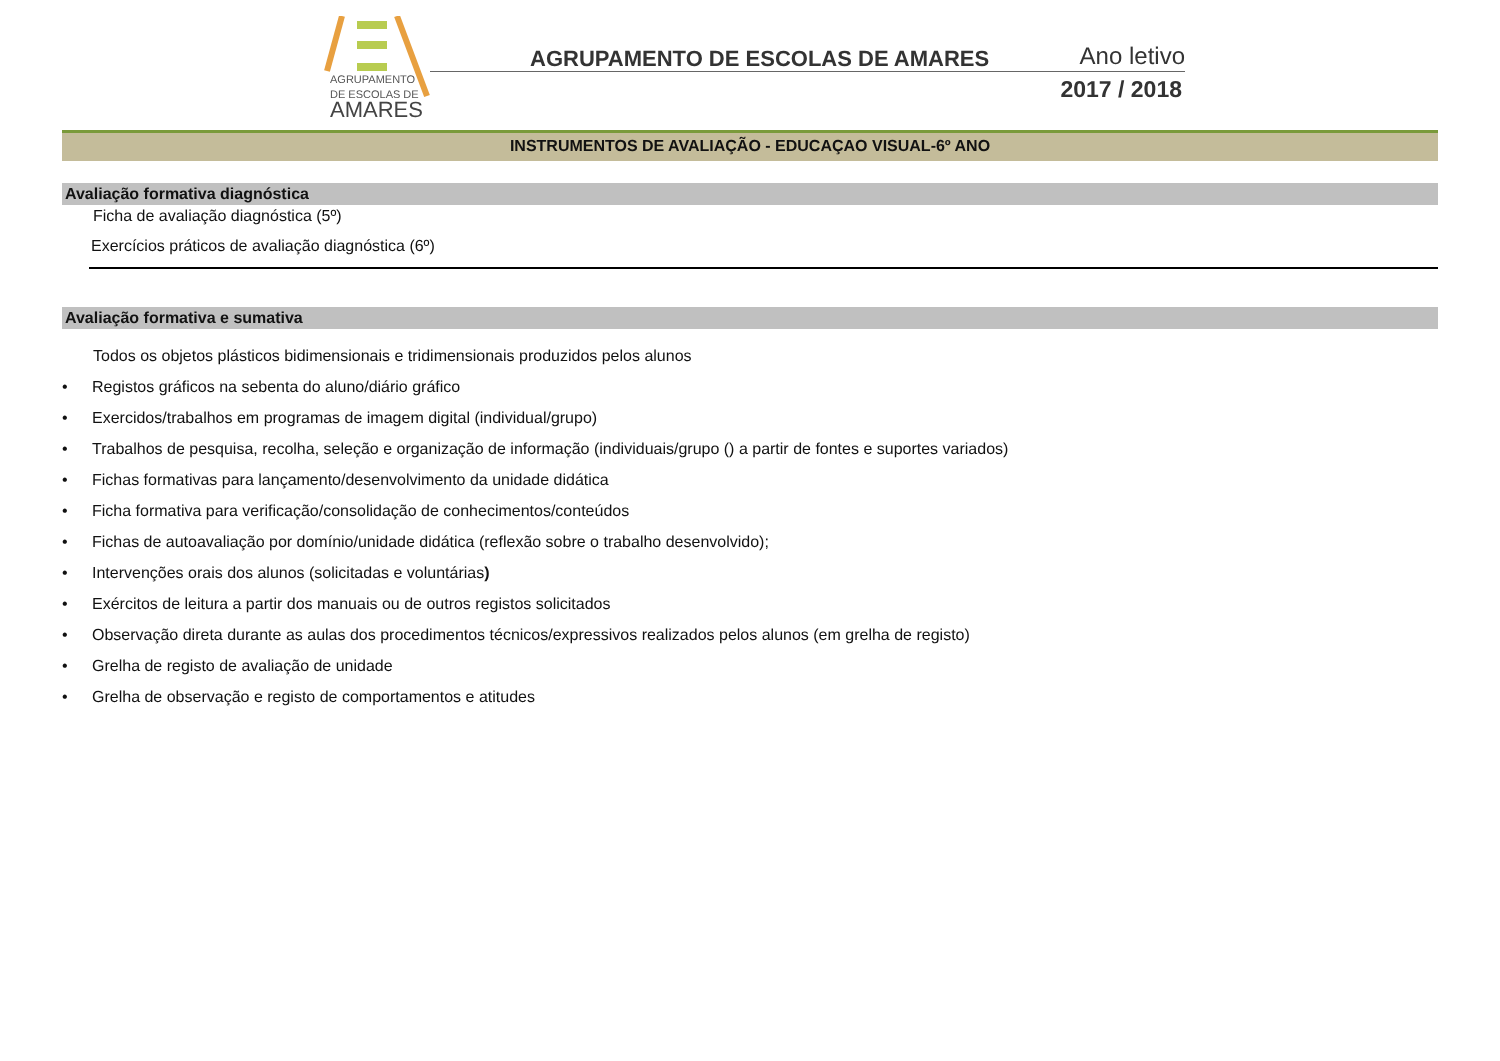AGRUPAMENTO
DE ESCOLAS DE
AMARES
AGRUPAMENTO DE ESCOLAS DE AMARES
Ano letivo
2017 / 2018
INSTRUMENTOS DE AVALIAÇÃO - EDUCAÇAO VISUAL-6º ANO
Avaliação formativa diagnóstica
Ficha de avaliação diagnóstica (5º)
Exercícios práticos de avaliação diagnóstica (6º)
Avaliação formativa e sumativa
Todos os objetos plásticos bidimensionais e tridimensionais produzidos pelos alunos
• Registos gráficos na sebenta do aluno/diário gráfico
• Exercidos/trabalhos em programas de imagem digital (individual/grupo)
• Trabalhos de pesquisa, recolha, seleção e organização de informação (individuais/grupo () a partir de fontes e suportes variados)
• Fichas formativas para lançamento/desenvolvimento da unidade didática
• Ficha formativa para verificação/consolidação de conhecimentos/conteúdos
• Fichas de autoavaliação por domínio/unidade didática (reflexão sobre o trabalho desenvolvido);
• Intervenções orais dos alunos (solicitadas e voluntárias)
• Exércitos de leitura a partir dos manuais ou de outros registos solicitados
• Observação direta durante as aulas dos procedimentos técnicos/expressivos realizados pelos alunos (em grelha de registo)
• Grelha de registo de avaliação de unidade
• Grelha de observação e registo de comportamentos e atitudes